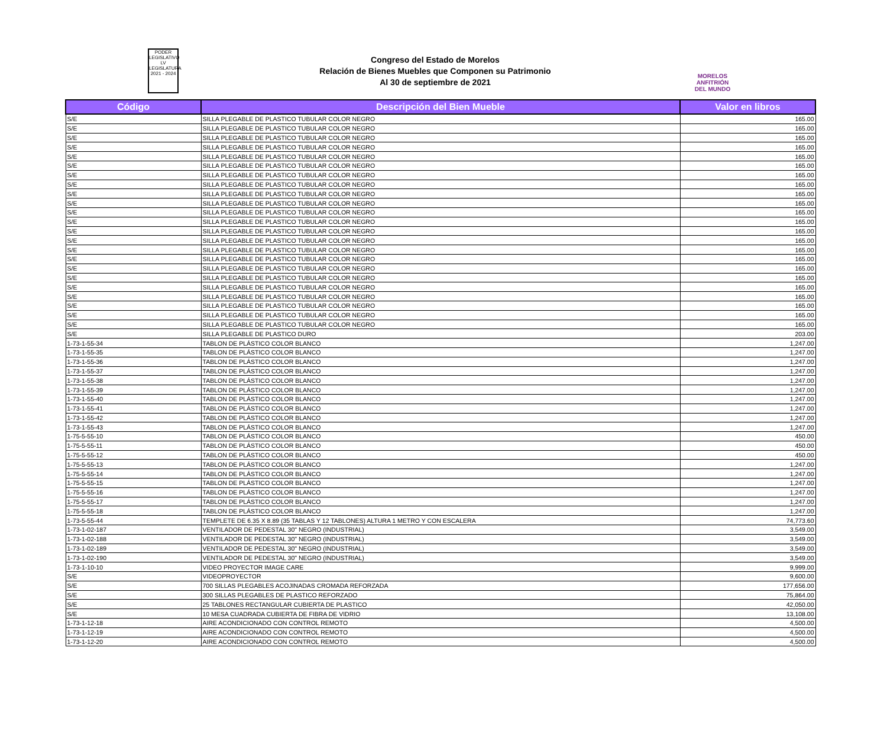PODER
LEGISLATIVO
LV LEGISLATURA
2021 - 2024
Congreso del Estado de Morelos
Relación de Bienes Muebles que Componen su Patrimonio
Al 30 de septiembre de 2021
MORELOS
ANFITRIÓN DEL MUNDO
| Código | Descripción del Bien Mueble | Valor en libros |
| --- | --- | --- |
| S/E | SILLA PLEGABLE DE PLASTICO TUBULAR COLOR NEGRO | 165.00 |
| S/E | SILLA PLEGABLE DE PLASTICO TUBULAR COLOR NEGRO | 165.00 |
| S/E | SILLA PLEGABLE DE PLASTICO TUBULAR COLOR NEGRO | 165.00 |
| S/E | SILLA PLEGABLE DE PLASTICO TUBULAR COLOR NEGRO | 165.00 |
| S/E | SILLA PLEGABLE DE PLASTICO TUBULAR COLOR NEGRO | 165.00 |
| S/E | SILLA PLEGABLE DE PLASTICO TUBULAR COLOR NEGRO | 165.00 |
| S/E | SILLA PLEGABLE DE PLASTICO TUBULAR COLOR NEGRO | 165.00 |
| S/E | SILLA PLEGABLE DE PLASTICO TUBULAR COLOR NEGRO | 165.00 |
| S/E | SILLA PLEGABLE DE PLASTICO TUBULAR COLOR NEGRO | 165.00 |
| S/E | SILLA PLEGABLE DE PLASTICO TUBULAR COLOR NEGRO | 165.00 |
| S/E | SILLA PLEGABLE DE PLASTICO TUBULAR COLOR NEGRO | 165.00 |
| S/E | SILLA PLEGABLE DE PLASTICO TUBULAR COLOR NEGRO | 165.00 |
| S/E | SILLA PLEGABLE DE PLASTICO TUBULAR COLOR NEGRO | 165.00 |
| S/E | SILLA PLEGABLE DE PLASTICO TUBULAR COLOR NEGRO | 165.00 |
| S/E | SILLA PLEGABLE DE PLASTICO TUBULAR COLOR NEGRO | 165.00 |
| S/E | SILLA PLEGABLE DE PLASTICO TUBULAR COLOR NEGRO | 165.00 |
| S/E | SILLA PLEGABLE DE PLASTICO TUBULAR COLOR NEGRO | 165.00 |
| S/E | SILLA PLEGABLE DE PLASTICO TUBULAR COLOR NEGRO | 165.00 |
| S/E | SILLA PLEGABLE DE PLASTICO TUBULAR COLOR NEGRO | 165.00 |
| S/E | SILLA PLEGABLE DE PLASTICO TUBULAR COLOR NEGRO | 165.00 |
| S/E | SILLA PLEGABLE DE PLASTICO TUBULAR COLOR NEGRO | 165.00 |
| S/E | SILLA PLEGABLE DE PLASTICO TUBULAR COLOR NEGRO | 165.00 |
| S/E | SILLA PLEGABLE DE PLASTICO TUBULAR COLOR NEGRO | 165.00 |
| S/E | SILLA PLEGABLE DE PLASTICO DURO | 203.00 |
| 1-73-1-55-34 | TABLON DE PLÁSTICO COLOR BLANCO | 1,247.00 |
| 1-73-1-55-35 | TABLON DE PLÁSTICO COLOR BLANCO | 1,247.00 |
| 1-73-1-55-36 | TABLON DE PLÁSTICO COLOR BLANCO | 1,247.00 |
| 1-73-1-55-37 | TABLON DE PLÁSTICO COLOR BLANCO | 1,247.00 |
| 1-73-1-55-38 | TABLON DE PLÁSTICO COLOR BLANCO | 1,247.00 |
| 1-73-1-55-39 | TABLON DE PLÁSTICO COLOR BLANCO | 1,247.00 |
| 1-73-1-55-40 | TABLON DE PLÁSTICO COLOR BLANCO | 1,247.00 |
| 1-73-1-55-41 | TABLON DE PLÁSTICO COLOR BLANCO | 1,247.00 |
| 1-73-1-55-42 | TABLON DE PLÁSTICO COLOR BLANCO | 1,247.00 |
| 1-73-1-55-43 | TABLON DE PLÁSTICO COLOR BLANCO | 1,247.00 |
| 1-75-5-55-10 | TABLON DE PLÁSTICO COLOR BLANCO | 450.00 |
| 1-75-5-55-11 | TABLON DE PLÁSTICO COLOR BLANCO | 450.00 |
| 1-75-5-55-12 | TABLON DE PLÁSTICO COLOR BLANCO | 450.00 |
| 1-75-5-55-13 | TABLON DE PLÁSTICO COLOR BLANCO | 1,247.00 |
| 1-75-5-55-14 | TABLON DE PLÁSTICO COLOR BLANCO | 1,247.00 |
| 1-75-5-55-15 | TABLON DE PLÁSTICO COLOR BLANCO | 1,247.00 |
| 1-75-5-55-16 | TABLON DE PLÁSTICO COLOR BLANCO | 1,247.00 |
| 1-75-5-55-17 | TABLON DE PLÁSTICO COLOR BLANCO | 1,247.00 |
| 1-75-5-55-18 | TABLON DE PLÁSTICO COLOR BLANCO | 1,247.00 |
| 1-73-5-55-44 | TEMPLETE DE 6.35 X 8.89 (35 TABLAS Y 12 TABLONES) ALTURA 1 METRO Y CON ESCALERA | 74,773.60 |
| 1-73-1-02-187 | VENTILADOR DE PEDESTAL 30" NEGRO (INDUSTRIAL) | 3,549.00 |
| 1-73-1-02-188 | VENTILADOR DE PEDESTAL 30" NEGRO (INDUSTRIAL) | 3,549.00 |
| 1-73-1-02-189 | VENTILADOR DE PEDESTAL 30" NEGRO (INDUSTRIAL) | 3,549.00 |
| 1-73-1-02-190 | VENTILADOR DE PEDESTAL 30" NEGRO (INDUSTRIAL) | 3,549.00 |
| 1-73-1-10-10 | VIDEO PROYECTOR IMAGE CARE | 9,999.00 |
| S/E | VIDEOPROYECTOR | 9,600.00 |
| S/E | 700 SILLAS PLEGABLES ACOJINADAS CROMADA REFORZADA | 177,656.00 |
| S/E | 300 SILLAS PLEGABLES DE PLASTICO REFORZADO | 75,864.00 |
| S/E | 25 TABLONES RECTANGULAR CUBIERTA DE PLASTICO | 42,050.00 |
| S/E | 10 MESA CUADRADA CUBIERTA DE FIBRA DE VIDRIO | 13,108.00 |
| 1-73-1-12-18 | AIRE ACONDICIONADO CON CONTROL REMOTO | 4,500.00 |
| 1-73-1-12-19 | AIRE ACONDICIONADO CON CONTROL REMOTO | 4,500.00 |
| 1-73-1-12-20 | AIRE ACONDICIONADO CON CONTROL REMOTO | 4,500.00 |